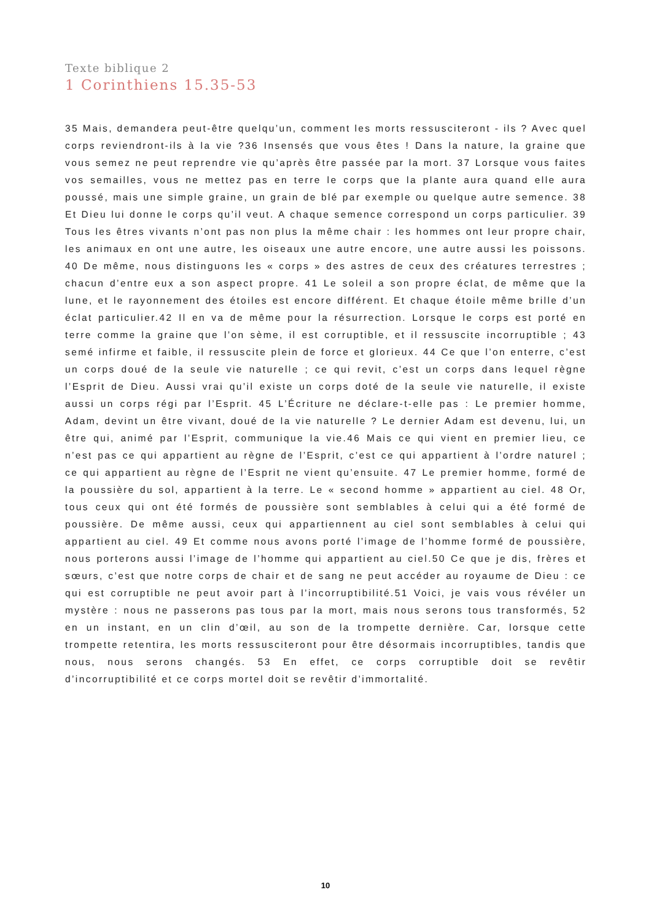Texte biblique 2
1 Corinthiens 15.35-53
35 Mais, demandera peut-être quelqu’un, comment les morts ressusciteront - ils ? Avec quel corps reviendront-ils à la vie ?36 Insensés que vous êtes ! Dans la nature, la graine que vous semez ne peut reprendre vie qu’après être passée par la mort. 37 Lorsque vous faites vos semailles, vous ne mettez pas en terre le corps que la plante aura quand elle aura poussé, mais une simple graine, un grain de blé par exemple ou quelque autre semence. 38 Et Dieu lui donne le corps qu’il veut. A chaque semence correspond un corps particulier. 39 Tous les êtres vivants n’ont pas non plus la même chair : les hommes ont leur propre chair, les animaux en ont une autre, les oiseaux une autre encore, une autre aussi les poissons. 40 De même, nous distinguons les « corps » des astres de ceux des créatures terrestres ; chacun d’entre eux a son aspect propre. 41 Le soleil a son propre éclat, de même que la lune, et le rayonnement des étoiles est encore différent. Et chaque étoile même brille d’un éclat particulier.42 Il en va de même pour la résurrection. Lorsque le corps est porté en terre comme la graine que l’on sème, il est corruptible, et il ressuscite incorruptible ; 43 semé infirme et faible, il ressuscite plein de force et glorieux. 44 Ce que l’on enterre, c’est un corps doué de la seule vie naturelle ; ce qui revit, c’est un corps dans lequel règne l’Esprit de Dieu. Aussi vrai qu’il existe un corps doté de la seule vie naturelle, il existe aussi un corps régi par l’Esprit. 45 L’Écriture ne déclare-t-elle pas : Le premier homme, Adam, devint un être vivant, doué de la vie naturelle ? Le dernier Adam est devenu, lui, un être qui, animé par l’Esprit, communique la vie.46 Mais ce qui vient en premier lieu, ce n’est pas ce qui appartient au règne de l’Esprit, c’est ce qui appartient à l’ordre naturel ; ce qui appartient au règne de l’Esprit ne vient qu’ensuite. 47 Le premier homme, formé de la poussière du sol, appartient à la terre. Le « second homme » appartient au ciel. 48 Or, tous ceux qui ont été formés de poussière sont semblables à celui qui a été formé de poussière. De même aussi, ceux qui appartiennent au ciel sont semblables à celui qui appartient au ciel. 49 Et comme nous avons porté l’image de l’homme formé de poussière, nous porterons aussi l’image de l’homme qui appartient au ciel.50 Ce que je dis, frères et sœurs, c’est que notre corps de chair et de sang ne peut accéder au royaume de Dieu : ce qui est corruptible ne peut avoir part à l’incorruptibilité.51 Voici, je vais vous révéler un mystère : nous ne passerons pas tous par la mort, mais nous serons tous transformés, 52 en un instant, en un clin d’œil, au son de la trompette dernière. Car, lorsque cette trompette retentira, les morts ressusciteront pour être désormais incorruptibles, tandis que nous, nous serons changés. 53 En effet, ce corps corruptible doit se revêtir d’incorruptibilité et ce corps mortel doit se revêtir d’immortalité.
10